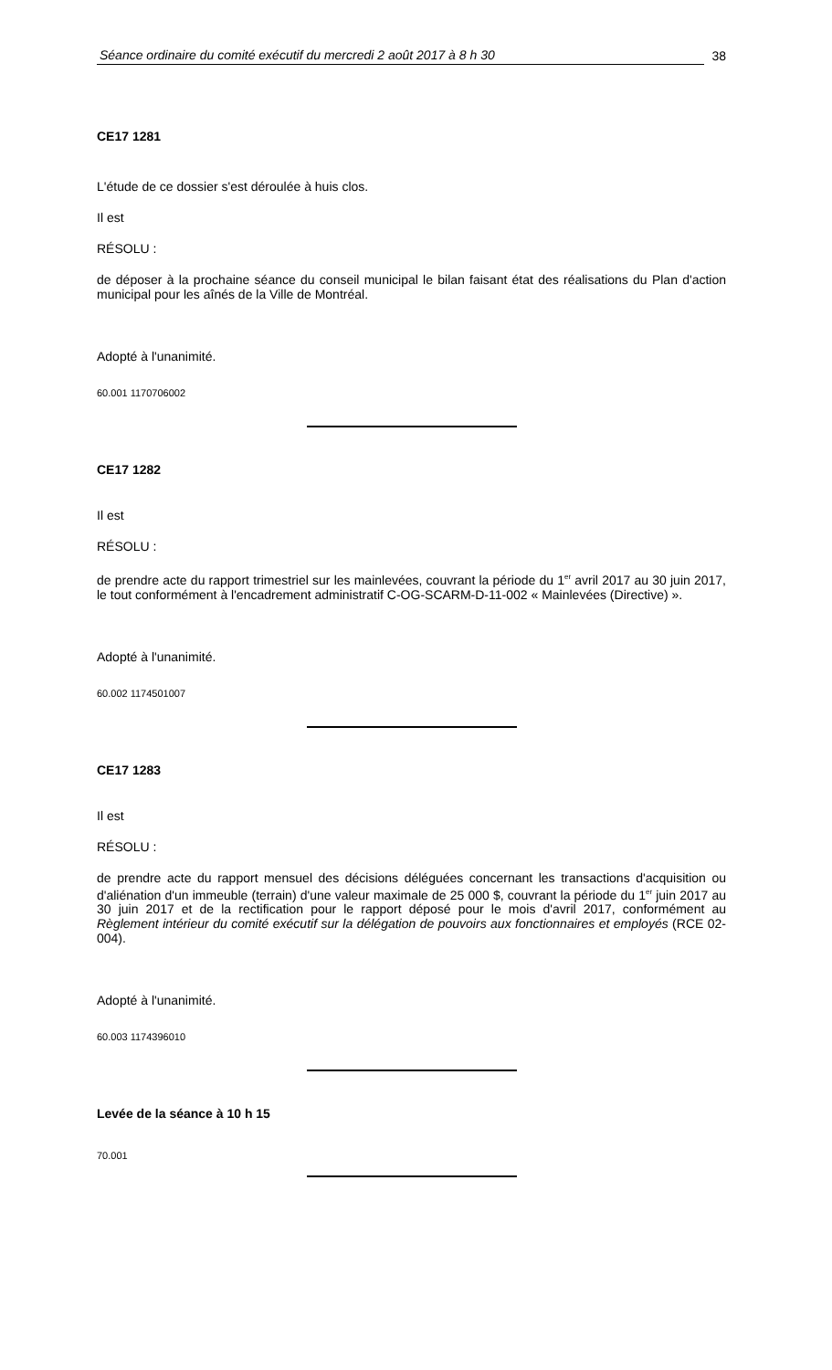Séance ordinaire du comité exécutif du mercredi 2 août 2017 à 8 h 30
38
CE17 1281
L'étude de ce dossier s'est déroulée à huis clos.
Il est
RÉSOLU :
de déposer à la prochaine séance du conseil municipal le bilan faisant état des réalisations du Plan d'action municipal pour les aînés de la Ville de Montréal.
Adopté à l'unanimité.
60.001 1170706002
CE17 1282
Il est
RÉSOLU :
de prendre acte du rapport trimestriel sur les mainlevées, couvrant la période du 1<sup>er</sup> avril 2017 au 30 juin 2017, le tout conformément à l'encadrement administratif C-OG-SCARM-D-11-002 « Mainlevées (Directive) ».
Adopté à l'unanimité.
60.002 1174501007
CE17 1283
Il est
RÉSOLU :
de prendre acte du rapport mensuel des décisions déléguées concernant les transactions d'acquisition ou d'aliénation d'un immeuble (terrain) d'une valeur maximale de 25 000 $, couvrant la période du 1<sup>er</sup> juin 2017 au 30 juin 2017 et de la rectification pour le rapport déposé pour le mois d'avril 2017, conformément au Règlement intérieur du comité exécutif sur la délégation de pouvoirs aux fonctionnaires et employés (RCE 02-004).
Adopté à l'unanimité.
60.003 1174396010
Levée de la séance à 10 h 15
70.001